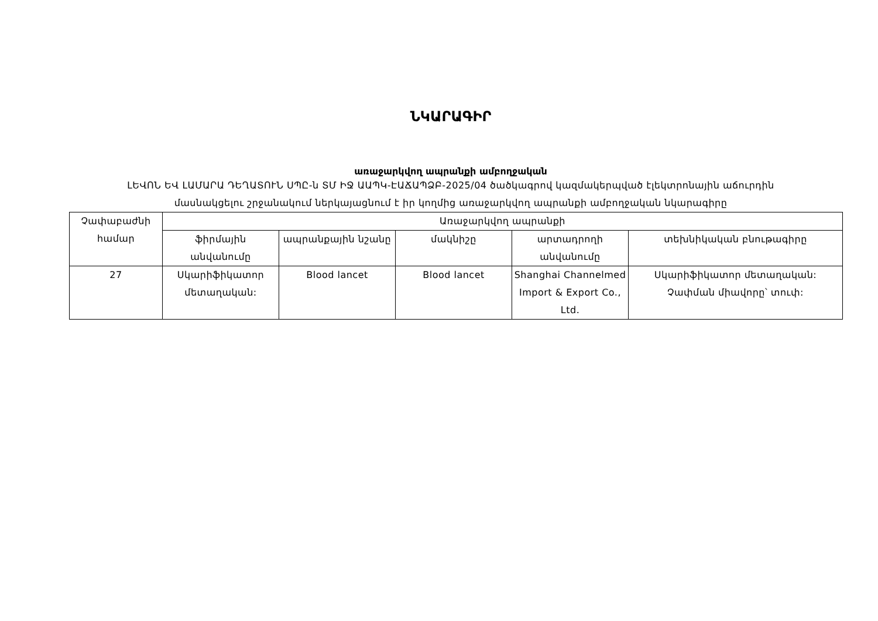ՆԿԱՐԱԳԻՐ
առաջարկվող ապրանքի ամբողջական
ԼԵՎՈՆ ԵՎ ԼԱՄԱՐԱ ԴԵՂԱՏՈՒՆ ՍՊԸ-ն ՏՄ ԻՋ ԱԱՊԿ-ԷԱՃԱՊՁԲ-2025/04 ծածկագրով կազմակերպված էլեկտրոնային աճուրդին
մասնակցելու շրջանակում ներկայացնում է իր կողմից առաջարկվող ապրանքի ամբողջական նկարագիրը
| Չափաբաժնի համար | Առաջարկվող ապրանքի | | | | |
| --- | --- | --- | --- | --- | --- |
| | ֆիրմային անվանումը | ապրանքային նշանը | մակնիշը | արտադրողի անվանումը | տեխնիկական բնութագիրը |
| 27 | Սկարիֆիկատոր մետաղական: | Blood lancet | Blood lancet | Shanghai Channelmed Import & Export Co., Ltd. | Սկարիֆիկատոր մետաղական: Չափման միավորը՝ տուփ: |